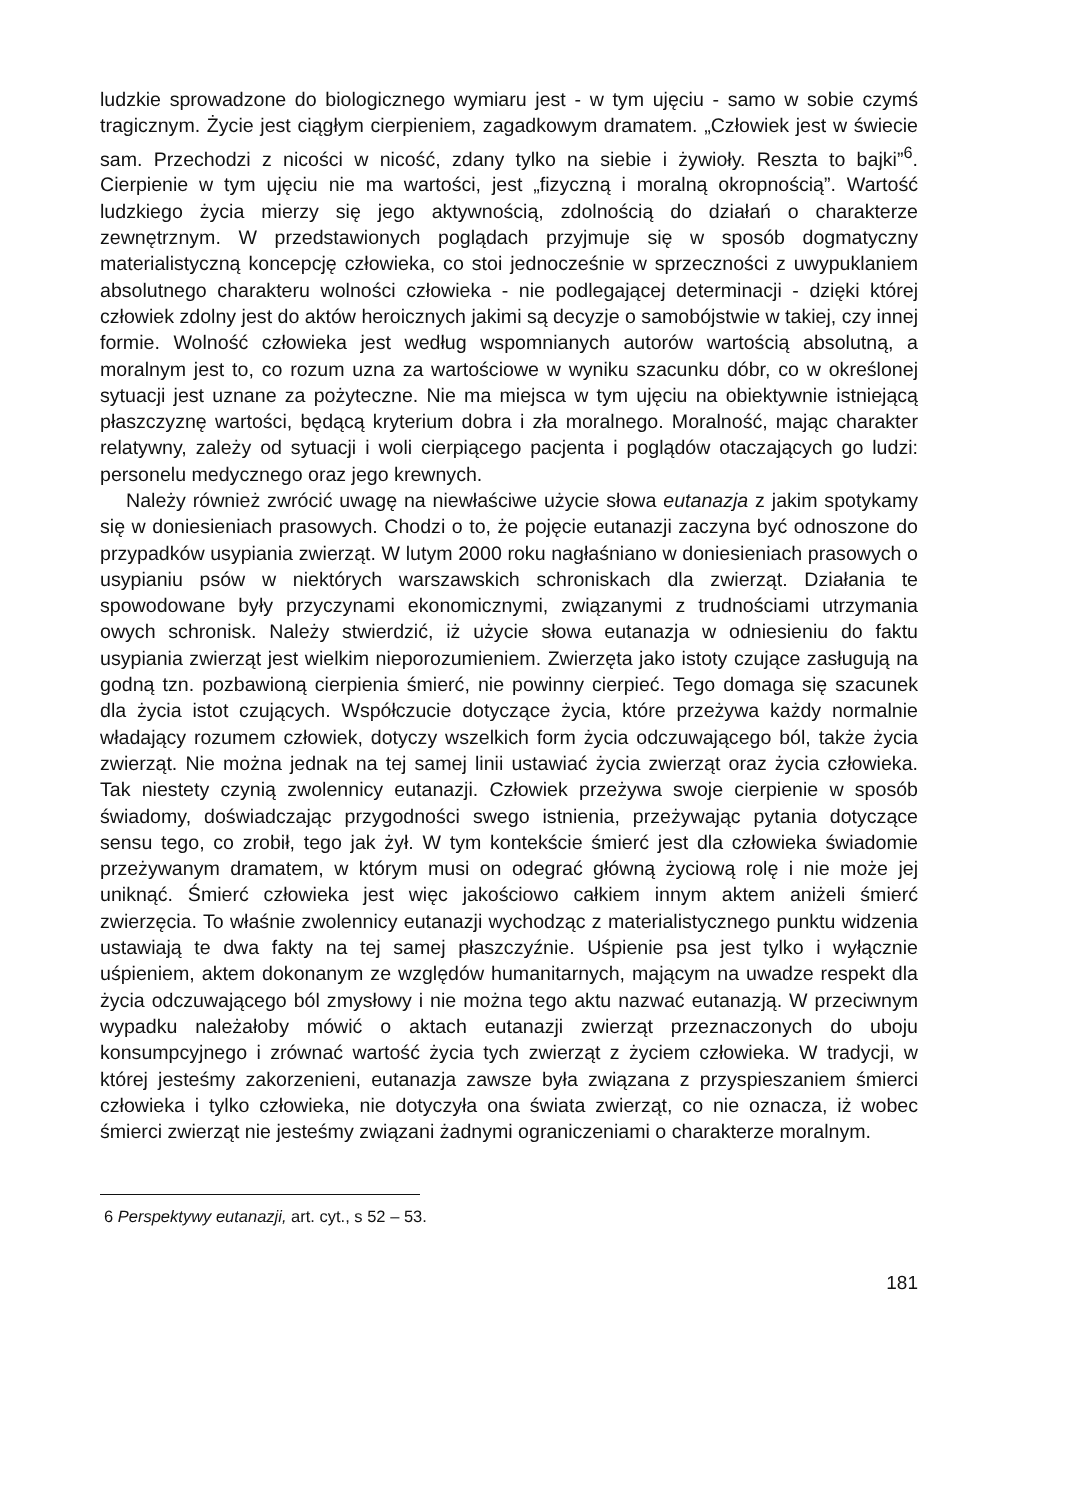ludzkie sprowadzone do biologicznego wymiaru jest - w tym ujęciu - samo w sobie czymś tragicznym. Życie jest ciągłym cierpieniem, zagadkowym dramatem. „Człowiek jest w świecie sam. Przechodzi z nicości w nicość, zdany tylko na siebie i żywioły. Reszta to bajki”<sup>6</sup>. Cierpienie w tym ujęciu nie ma wartości, jest „fizyczną i moralną okropnością”. Wartość ludzkiego życia mierzy się jego aktywnością, zdolnością do działań o charakterze zewnętrznym. W przedstawionych poglądach przyjmuje się w sposób dogmatyczny materialistyczną koncepcję człowieka, co stoi jednocześnie w sprzeczności z uwypuklaniem absolutnego charakteru wolności człowieka - nie podlegającej determinacji - dzięki której człowiek zdolny jest do aktów heroicznych jakimi są decyzje o samobójstwie w takiej, czy innej formie. Wolność człowieka jest według wspomnianych autorów wartością absolutną, a moralnym jest to, co rozum uzna za wartościowe w wyniku szacunku dóbr, co w określonej sytuacji jest uznane za pożyteczne. Nie ma miejsca w tym ujęciu na obiektywnie istniejącą płaszczyznę wartości, będącą kryterium dobra i zła moralnego. Moralność, mając charakter relatywny, zależy od sytuacji i woli cierpiącego pacjenta i poglądów otaczających go ludzi: personelu medycznego oraz jego krewnych.
Należy również zwrócić uwagę na niewłaściwe użycie słowa eutanazja z jakim spotykamy się w doniesieniach prasowych. Chodzi o to, że pojęcie eutanazji zaczyna być odnoszone do przypadków usypiania zwierząt. W lutym 2000 roku nagłaśniano w doniesieniach prasowych o usypianiu psów w niektórych warszawskich schroniskach dla zwierząt. Działania te spowodowane były przyczynami ekonomicznymi, związanymi z trudnościami utrzymania owych schronisk. Należy stwierdzić, iż użycie słowa eutanazja w odniesieniu do faktu usypiania zwierząt jest wielkim nieporozumieniem. Zwierzęta jako istoty czujące zasługują na godną tzn. pozbawioną cierpienia śmierć, nie powinny cierpieć. Tego domaga się szacunek dla życia istot czujących. Współczucie dotyczące życia, które przeżywa każdy normalnie władający rozumem człowiek, dotyczy wszelkich form życia odczuwającego ból, także życia zwierząt. Nie można jednak na tej samej linii ustawiać życia zwierząt oraz życia człowieka. Tak niestety czynią zwolennicy eutanazji. Człowiek przeżywa swoje cierpienie w sposób świadomy, doświadczając przygodności swego istnienia, przeżywając pytania dotyczące sensu tego, co zrobił, tego jak żył. W tym kontekście śmierć jest dla człowieka świadomie przeżywanym dramatem, w którym musi on odegrać główną życiową rolę i nie może jej uniknąć. Śmierć człowieka jest więc jakościowo całkiem innym aktem aniżeli śmierć zwierzęcia. To właśnie zwolennicy eutanazji wychodząc z materialistycznego punktu widzenia ustawiają te dwa fakty na tej samej płaszczyźnie. Uśpienie psa jest tylko i wyłącznie uśpieniem, aktem dokonanym ze względów humanitarnych, mającym na uwadze respekt dla życia odczuwającego ból zmysłowy i nie można tego aktu nazwać eutanazją. W przeciwnym wypadku należałoby mówić o aktach eutanazji zwierząt przeznaczonych do uboju konsumpcyjnego i zrównać wartość życia tych zwierząt z życiem człowieka. W tradycji, w której jesteśmy zakorzenieni, eutanazja zawsze była związana z przyspieszaniem śmierci człowieka i tylko człowieka, nie dotyczyła ona świata zwierząt, co nie oznacza, iż wobec śmierci zwierząt nie jesteśmy związani żadnymi ograniczeniami o charakterze moralnym.
6 Perspektywy eutanazji, art. cyt., s 52 – 53.
181